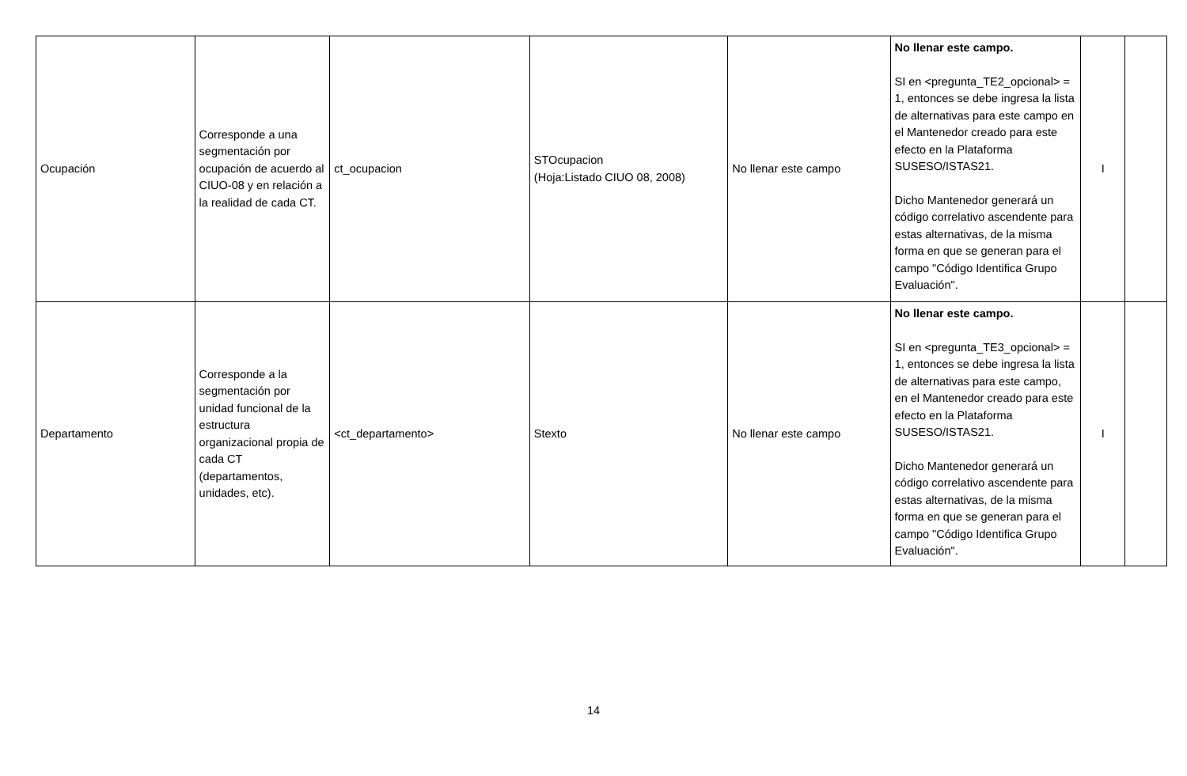| Ocupación | Corresponde a una segmentación por ocupación de acuerdo al CIUO-08 y en relación a la realidad de cada CT. | ct_ocupacion | STOcupacion (Hoja:Listado CIUO 08, 2008) | No llenar este campo | No llenar este campo. SI en <pregunta_TE2_opcional> = 1, entonces se debe ingresa la lista de alternativas para este campo en el Mantenedor creado para este efecto en la Plataforma SUSESO/ISTAS21. Dicho Mantenedor generará un código correlativo ascendente para estas alternativas, de la misma forma en que se generan para el campo "Código Identifica Grupo Evaluación". | I | |
| Departamento | Corresponde a la segmentación por unidad funcional de la estructura organizacional propia de cada CT (departamentos, unidades, etc). | <ct_departamento> | Stexto | No llenar este campo | No llenar este campo. SI en <pregunta_TE3_opcional> = 1, entonces se debe ingresa la lista de alternativas para este campo, en el Mantenedor creado para este efecto en la Plataforma SUSESO/ISTAS21. Dicho Mantenedor generará un código correlativo ascendente para estas alternativas, de la misma forma en que se generan para el campo "Código Identifica Grupo Evaluación". | I | |
14